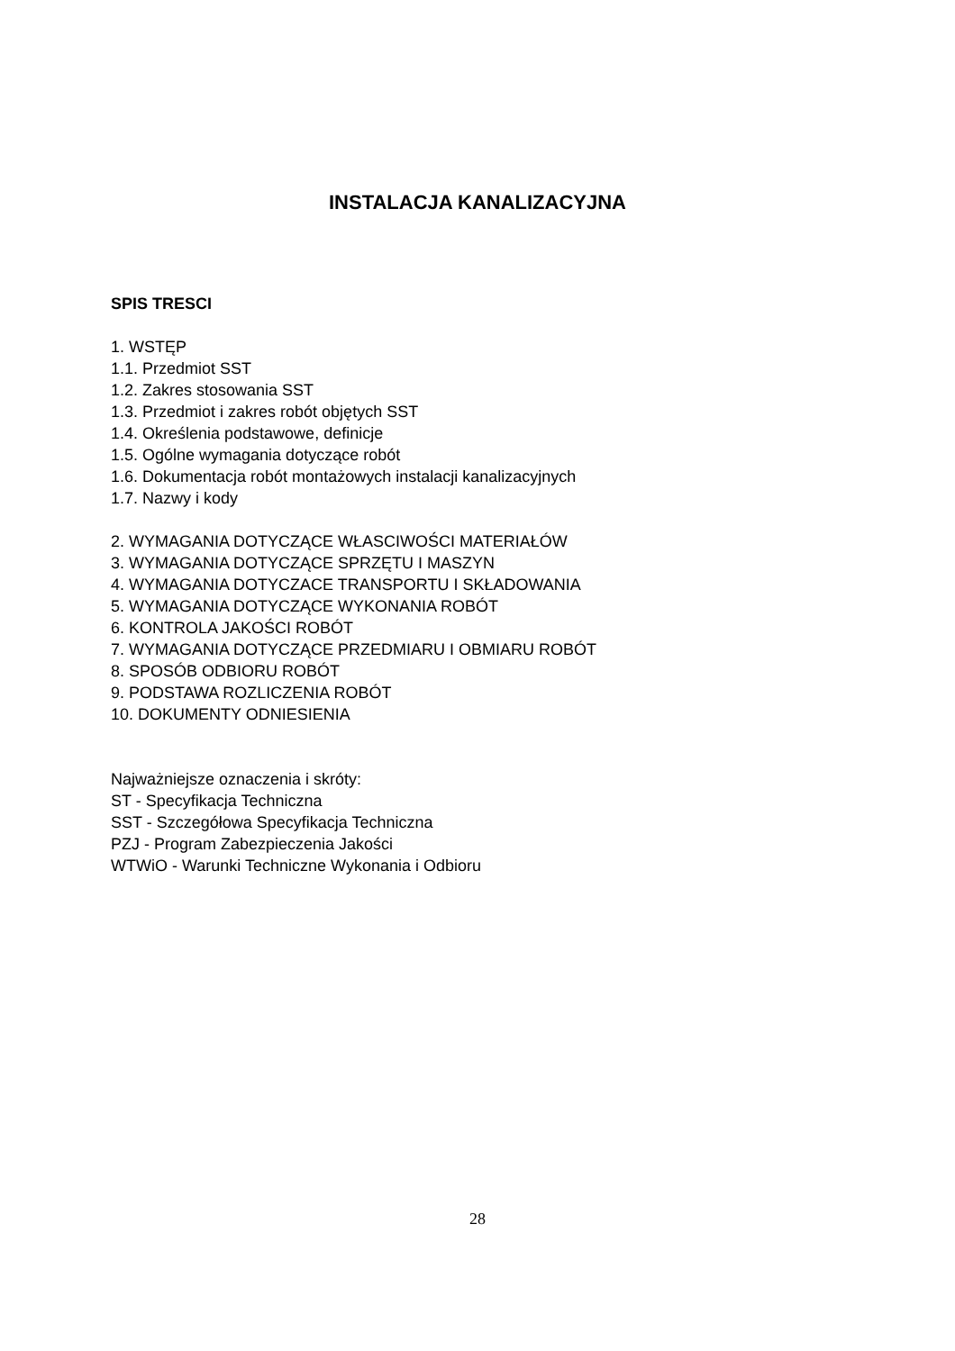INSTALACJA KANALIZACYJNA
SPIS TRESCI
1. WSTĘP
1.1. Przedmiot SST
1.2. Zakres stosowania SST
1.3. Przedmiot i zakres robót objętych SST
1.4. Określenia podstawowe, definicje
1.5. Ogólne wymagania dotyczące robót
1.6. Dokumentacja robót montażowych instalacji kanalizacyjnych
1.7. Nazwy i kody
2. WYMAGANIA DOTYCZĄCE WŁASCIWOŚCI MATERIAŁÓW
3. WYMAGANIA DOTYCZĄCE SPRZĘTU I MASZYN
4. WYMAGANIA DOTYCZACE TRANSPORTU I SKŁADOWANIA
5. WYMAGANIA DOTYCZĄCE WYKONANIA ROBÓT
6. KONTROLA JAKOŚCI ROBÓT
7. WYMAGANIA DOTYCZĄCE PRZEDMIARU I OBMIARU ROBÓT
8. SPOSÓB ODBIORU ROBÓT
9. PODSTAWA ROZLICZENIA ROBÓT
10. DOKUMENTY ODNIESIENIA
Najważniejsze oznaczenia i skróty:
ST - Specyfikacja Techniczna
SST - Szczegółowa Specyfikacja Techniczna
PZJ - Program Zabezpieczenia Jakości
WTWiO - Warunki Techniczne Wykonania i Odbioru
28